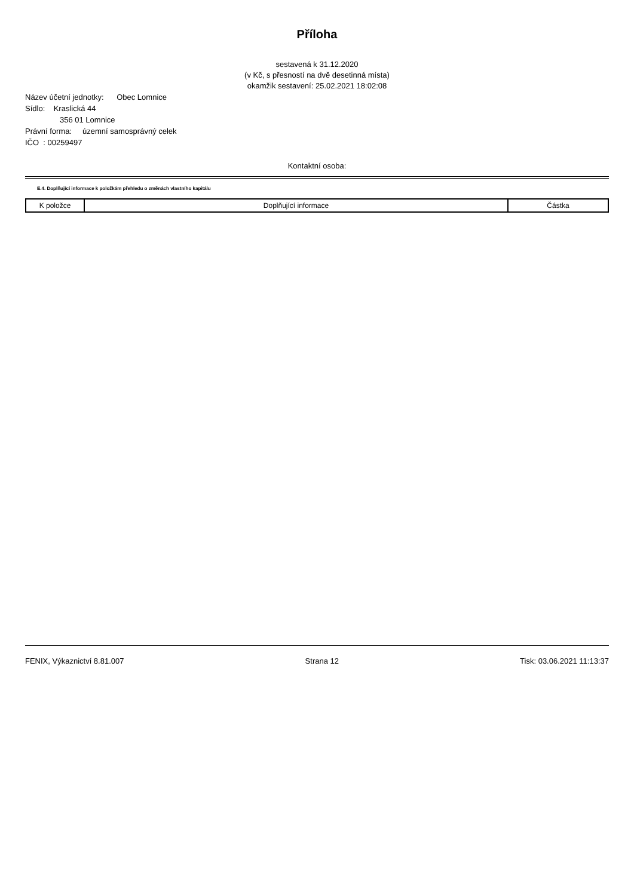Příloha
sestavená k 31.12.2020
(v Kč, s přesností na dvě desetinná místa)
okamžik sestavení: 25.02.2021 18:02:08
Název účetní jednotky: Obec Lomnice
Sídlo: Kraslická 44
356 01 Lomnice
Právní forma: územní samosprávný celek
IČO : 00259497
Kontaktní osoba:
E.4. Doplňující informace k položkám přehledu o změnách vlastního kapitálu
| K položce | Doplňující informace | Částka |
| --- | --- | --- |
FENIX, Výkaznictví 8.81.007 Strana 12 Tisk: 03.06.2021 11:13:37